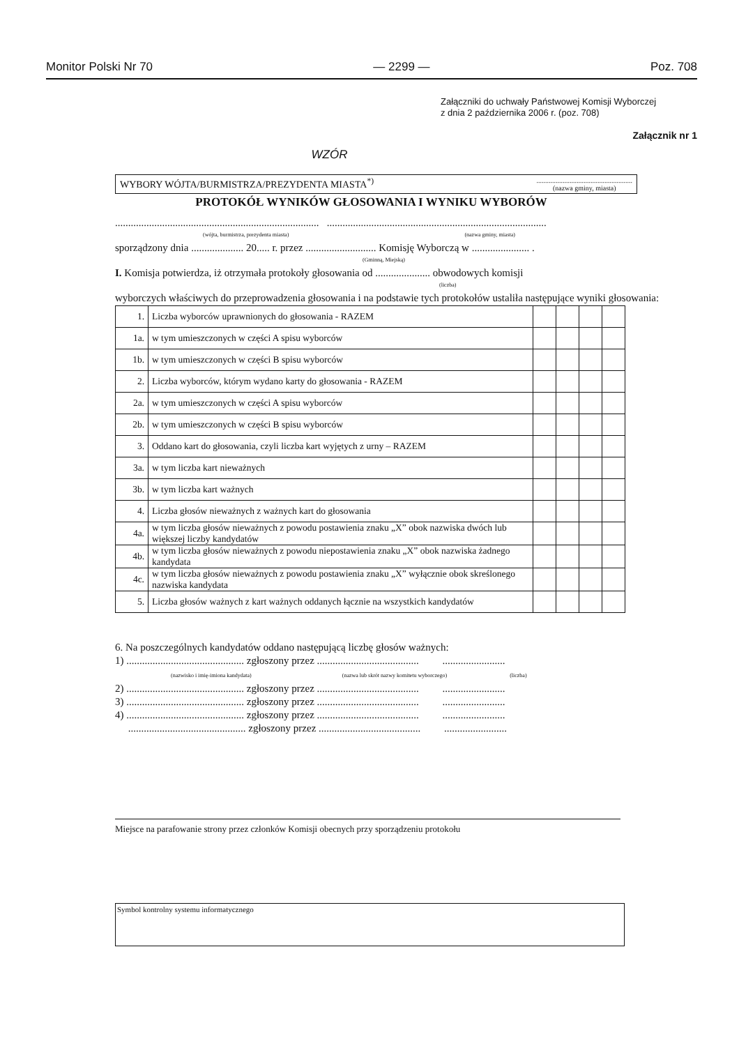Monitor Polski Nr 70 — 2299 — Poz. 708
Załączniki do uchwały Państwowej Komisji Wyborczej
z dnia 2 października 2006 r. (poz. 708)
Załącznik nr 1
WZÓR
WYBORY WÓJTA/BURMISTRZA/PREZYDENTA MIASTA<sup>*)</sup>.......................................................
(nazwa gminy, miasta)
PROTOKÓŁ WYNIKÓW GŁOSOWANIA I WYNIKU WYBORÓW
.............................................................................. ....................................................................................
(wójta, burmistrza, prezydenta miasta) (nazwa gminy, miasta)
sporządzony dnia .................... 20..... r. przez ........................... Komisję Wyborczą w ...................... .
(Gminną, Miejską)
I. Komisja potwierdza, iż otrzymała protokoły głosowania od ..................... obwodowych komisji
(liczba)
wyborczych właściwych do przeprowadzenia głosowania i na podstawie tych protokołów ustaliła następujące wyniki głosowania:
| 1. | Liczba wyborców uprawnionych do głosowania - RAZEM | | | | |
| 1a. | w tym umieszczonych w części A spisu wyborców | | | | |
| 1b. | w tym umieszczonych w części B spisu wyborców | | | | |
| 2. | Liczba wyborców, którym wydano karty do głosowania - RAZEM | | | | |
| 2a. | w tym umieszczonych w części A spisu wyborców | | | | |
| 2b. | w tym umieszczonych w części B spisu wyborców | | | | |
| 3. | Oddano kart do głosowania, czyli liczba kart wyjętych z urny – RAZEM | | | | |
| 3a. | w tym liczba kart nieważnych | | | | |
| 3b. | w tym liczba kart ważnych | | | | |
| 4. | Liczba głosów nieważnych z ważnych kart do głosowania | | | | |
| 4a. | w tym liczba głosów nieważnych z powodu postawienia znaku „X” obok nazwiska dwóch lub większej liczby kandydatów | | | | |
| 4b. | w tym liczba głosów nieważnych z powodu niepostawienia znaku „X” obok nazwiska żadnego kandydata | | | | |
| 4c. | w tym liczba głosów nieważnych z powodu postawienia znaku „X” wyłącznie obok skreślonego nazwiska kandydata | | | | |
| 5. | Liczba głosów ważnych z kart ważnych oddanych łącznie na wszystkich kandydatów | | | | |
6. Na poszczególnych kandydatów oddano następującą liczbę głosów ważnych:
1) ............................................. zgłoszony przez ....................................... ........................
(nazwisko i imię-imiona kandydata) (nazwa lub skrót nazwy komitetu wyborczego) (liczba)
2) ............................................. zgłoszony przez ....................................... ........................
3) ............................................. zgłoszony przez ....................................... ........................
4) ............................................. zgłoszony przez ....................................... ........................
............................................. zgłoszony przez ....................................... ........................
Miejsce na parafowanie strony przez członków Komisji obecnych przy sporządzeniu protokołu
Symbol kontrolny systemu informatycznego